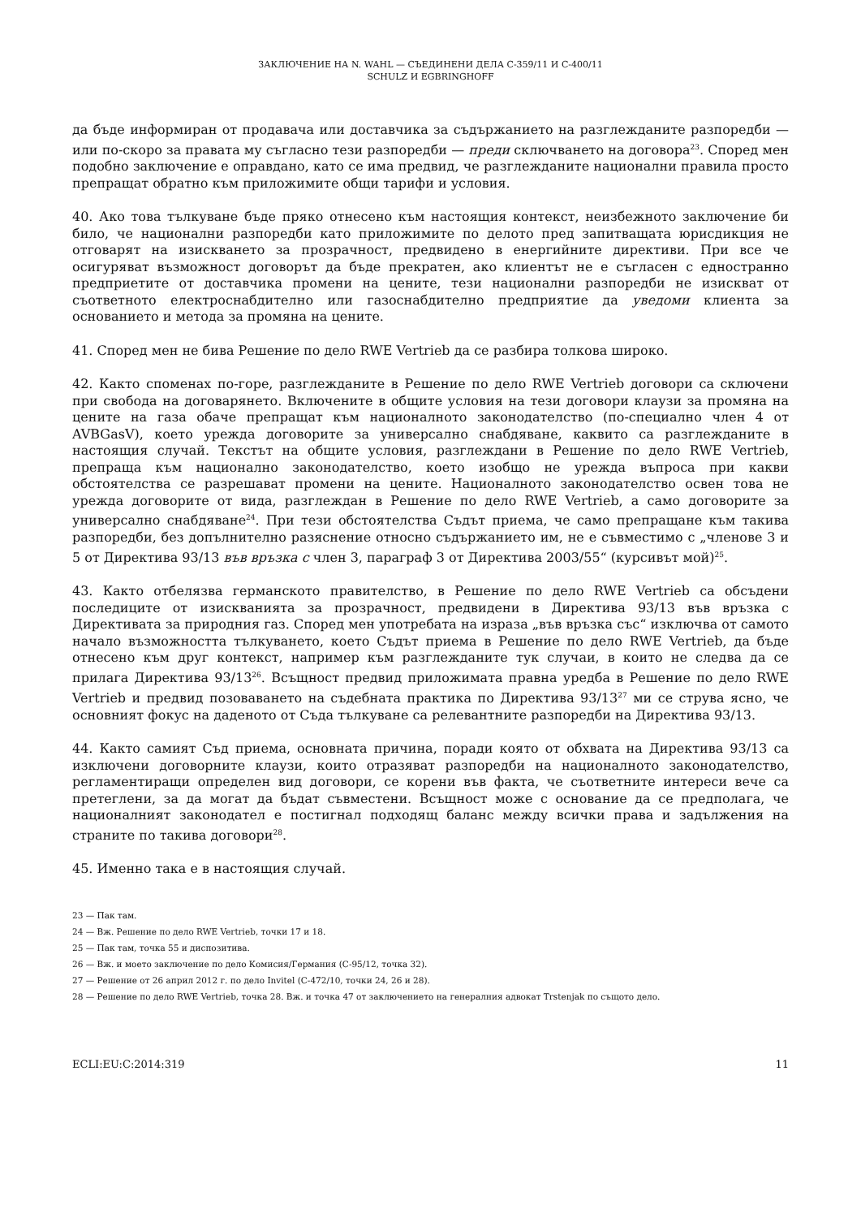ЗАКЛЮЧЕНИЕ НА N. WAHL — СЪЕДИНЕНИ ДЕЛА C-359/11 И C-400/11
SCHULZ И EGBRINGHOFF
да бъде информиран от продавача или доставчика за съдържанието на разглежданите разпоредби — или по-скоро за правата му съгласно тези разпоредби — преди сключването на договора<sup>23</sup>. Според мен подобно заключение е оправдано, като се има предвид, че разглежданите национални правила просто препращат обратно към приложимите общи тарифи и условия.
40. Ако това тълкуване бъде пряко отнесено към настоящия контекст, неизбежното заключение би било, че национални разпоредби като приложимите по делото пред запитващата юрисдикция не отговарят на изискването за прозрачност, предвидено в енергийните директиви. При все че осигуряват възможност договорът да бъде прекратен, ако клиентът не е съгласен с едностранно предприетите от доставчика промени на цените, тези национални разпоредби не изискват от съответното електроснабдително или газоснабдително предприятие да уведоми клиента за основанието и метода за промяна на цените.
41. Според мен не бива Решение по дело RWE Vertrieb да се разбира толкова широко.
42. Както споменах по-горе, разглежданите в Решение по дело RWE Vertrieb договори са сключени при свобода на договарянето. Включените в общите условия на тези договори клаузи за промяна на цените на газа обаче препращат към националното законодателство (по-специално член 4 от AVBGasV), което урежда договорите за универсално снабдяване, каквито са разглежданите в настоящия случай. Текстът на общите условия, разглеждани в Решение по дело RWE Vertrieb, препраща към национално законодателство, което изобщо не урежда въпроса при какви обстоятелства се разрешават промени на цените. Националното законодателство освен това не урежда договорите от вида, разглеждан в Решение по дело RWE Vertrieb, а само договорите за универсално снабдяване<sup>24</sup>. При тези обстоятелства Съдът приема, че само препращане към такива разпоредби, без допълнително разяснение относно съдържанието им, не е съвместимо с „членове 3 и 5 от Директива 93/13 във връзка с член 3, параграф 3 от Директива 2003/55“ (курсивът мой)<sup>25</sup>.
43. Както отбелязва германското правителство, в Решение по дело RWE Vertrieb са обсъдени последиците от изискванията за прозрачност, предвидени в Директива 93/13 във връзка с Директивата за природния газ. Според мен употребата на израза „във връзка със“ изключва от самото начало възможността тълкуването, което Съдът приема в Решение по дело RWE Vertrieb, да бъде отнесено към друг контекст, например към разглежданите тук случаи, в които не следва да се прилага Директива 93/13<sup>26</sup>. Всъщност предвид приложимата правна уредба в Решение по дело RWE Vertrieb и предвид позоваването на съдебната практика по Директива 93/13<sup>27</sup> ми се струва ясно, че основният фокус на даденото от Съда тълкуване са релевантните разпоредби на Директива 93/13.
44. Както самият Съд приема, основната причина, поради която от обхвата на Директива 93/13 са изключени договорните клаузи, които отразяват разпоредби на националното законодателство, регламентиращи определен вид договори, се корени във факта, че съответните интереси вече са претеглени, за да могат да бъдат съвместени. Всъщност може с основание да се предполага, че националният законодател е постигнал подходящ баланс между всички права и задължения на страните по такива договори<sup>28</sup>.
45. Именно така е в настоящия случай.
23 — Пак там.
24 — Вж. Решение по дело RWE Vertrieb, точки 17 и 18.
25 — Пак там, точка 55 и диспозитива.
26 — Вж. и моето заключение по дело Комисия/Германия (C-95/12, точка 32).
27 — Решение от 26 април 2012 г. по дело Invitel (C-472/10, точки 24, 26 и 28).
28 — Решение по дело RWE Vertrieb, точка 28. Вж. и точка 47 от заключението на генералния адвокат Trstenjak по същото дело.
ECLI:EU:C:2014:319 11